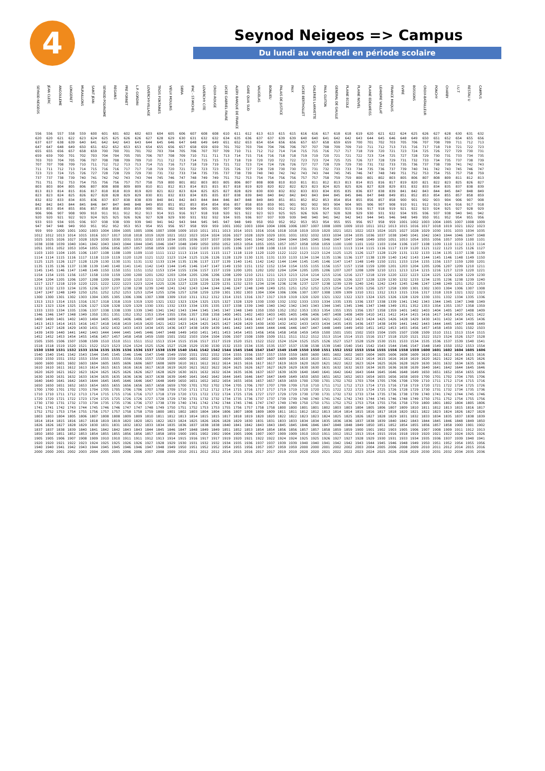4
Seynod Neigeos => Campus
Du lundi au vendredi en période scolaire
| SEYNOD NEIGEOS | JEAN CLERC | ANGOULEME | LONGERET | MURAILLONS | SAINT JEAN | SEYNOD POLYNOME | REGAINS | PRE FORNET | L.P. GORDINI | LOVERCHY-VILLAGE | TROIS FONTAINES | VIEUX MOULINS | SIBRA | IPAC - ST-MICHEL | LOVERCHY CITE | CROIX-ROUGE | LYCEE GABRIEL FAURE | ALERY BANQUE DE FRANCE | GARE QUAI SUD | VAUGELAS | BONLIEU | PALAIS DE JUSTICE | PAIX | LYCEE BERTHOLLET | GALERIES LAFAYETTE | PAUL GUITON | GENERAL DE GAULLE | PLAINE ECOLE | PLAINE NOVEL | PLAINE EDELWEISS | LEANDRE VAILLAT | FRANCE MAQUIS | EVIRE | BOSSONS | CROIX-BATAILLEUR | PONCHY | CHARBY | I.U.T | RESTAU U | CAMPUS |
| --- | --- | --- | --- | --- | --- | --- | --- | --- | --- | --- | --- | --- | --- | --- | --- | --- | --- | --- | --- | --- | --- | --- | --- | --- | --- | --- | --- | --- | --- | --- | --- | --- | --- | --- | --- | --- | --- | --- | --- | --- |
| 556 | 556 | 557 | 558 | 559 | 600 | 601 | 601 | 602 | 602 | 603 | 604 | 605 | 606 | 607 | 608 | 608 | 610 | 611 | 612 | 613 | 613 | 615 | 615 | 616 | 616 | 617 | 618 | 618 | 619 | 620 | 621 | 622 | 624 | 625 | 626 | 627 | 628 | 630 | 631 | 632 |
| 620 | 620 | 621 | 622 | 623 | 624 | 625 | 625 | 626 | 626 | 627 | 628 | 629 | 630 | 631 | 632 | 632 | 634 | 635 | 636 | 637 | 637 | 639 | 639 | 640 | 640 | 641 | 642 | 642 | 643 | 644 | 645 | 646 | 648 | 649 | 650 | 651 | 652 | 654 | 655 | 656 |
| 637 | 637 | 638 | 639 | 640 | 641 | 642 | 642 | 643 | 643 | 644 | 645 | 646 | 647 | 648 | 649 | 649 | 651 | 652 | 653 | 654 | 654 | 656 | 656 | 657 | 657 | 658 | 659 | 659 | 700 | 701 | 702 | 703 | 705 | 706 | 707 | 708 | 709 | 711 | 712 | 713 |
| 647 | 647 | 648 | 649 | 650 | 651 | 652 | 652 | 653 | 653 | 654 | 655 | 656 | 657 | 658 | 659 | 659 | 701 | 702 | 703 | 704 | 704 | 706 | 706 | 707 | 707 | 708 | 709 | 709 | 710 | 711 | 712 | 713 | 715 | 716 | 717 | 718 | 719 | 721 | 722 | 723 |
| 655 | 655 | 656 | 657 | 658 | 659 | 700 | 700 | 701 | 701 | 702 | 703 | 704 | 705 | 706 | 707 | 707 | 709 | 710 | 711 | 712 | 712 | 714 | 714 | 715 | 715 | 716 | 717 | 717 | 718 | 719 | 720 | 721 | 723 | 724 | 725 | 726 | 727 | 729 | 730 | 731 |
| 659 | 659 | 700 | 701 | 702 | 703 | 704 | 704 | 705 | 705 | 706 | 707 | 708 | 709 | 710 | 711 | 711 | 713 | 714 | 715 | 716 | 716 | 718 | 718 | 719 | 719 | 720 | 721 | 721 | 722 | 723 | 724 | 725 | 727 | 728 | 729 | 730 | 731 | 733 | 734 | 735 |
| 703 | 703 | 704 | 705 | 706 | 707 | 708 | 708 | 709 | 709 | 710 | 711 | 712 | 713 | 714 | 715 | 715 | 717 | 718 | 719 | 720 | 720 | 722 | 722 | 723 | 723 | 724 | 725 | 725 | 726 | 727 | 728 | 729 | 731 | 732 | 733 | 734 | 735 | 737 | 738 | 739 |
| 707 | 707 | 708 | 709 | 710 | 711 | 712 | 712 | 713 | 713 | 714 | 715 | 716 | 717 | 718 | 719 | 719 | 721 | 722 | 723 | 724 | 724 | 726 | 726 | 727 | 727 | 728 | 729 | 729 | 730 | 731 | 732 | 733 | 735 | 736 | 737 | 738 | 739 | 741 | 742 | 743 |
| 711 | 711 | 712 | 713 | 714 | 715 | 716 | 716 | 717 | 717 | 718 | 719 | 720 | 721 | 722 | 723 | 723 | 725 | 726 | 727 | 728 | 728 | 730 | 730 | 731 | 731 | 732 | 733 | 733 | 734 | 735 | 736 | 737 | 739 | 740 | 741 | 742 | 743 | 745 | 746 | 747 |
| 723 | 723 | 724 | 725 | 726 | 727 | 728 | 728 | 729 | 729 | 730 | 731 | 732 | 733 | 734 | 735 | 735 | 737 | 738 | 739 | 740 | 740 | 742 | 742 | 743 | 743 | 744 | 745 | 745 | 746 | 747 | 748 | 749 | 751 | 752 | 753 | 754 | 755 | 757 | 758 | 759 |
| 737 | 737 | 738 | 739 | 740 | 741 | 742 | 742 | 743 | 743 | 744 | 745 | 746 | 747 | 748 | 749 | 749 | 751 | 752 | 753 | 754 | 754 | 756 | 756 | 757 | 757 | 758 | 759 | 759 | 800 | 801 | 802 | 803 | 805 | 806 | 807 | 808 | 809 | 811 | 812 | 813 |
| 751 | 751 | 752 | 753 | 754 | 755 | 756 | 756 | 757 | 757 | 758 | 759 | 800 | 801 | 802 | 803 | 803 | 805 | 806 | 807 | 808 | 808 | 810 | 810 | 811 | 811 | 812 | 813 | 813 | 814 | 815 | 816 | 817 | 819 | 820 | 821 | 822 | 823 | 825 | 826 | 827 |
| 803 | 803 | 804 | 805 | 806 | 807 | 808 | 808 | 809 | 809 | 810 | 811 | 812 | 813 | 814 | 815 | 815 | 817 | 818 | 819 | 820 | 820 | 822 | 822 | 823 | 823 | 824 | 825 | 825 | 826 | 827 | 828 | 829 | 831 | 832 | 833 | 834 | 835 | 837 | 838 | 839 |
| 813 | 813 | 814 | 815 | 816 | 817 | 818 | 818 | 819 | 819 | 820 | 821 | 822 | 823 | 824 | 825 | 825 | 827 | 828 | 829 | 830 | 830 | 832 | 832 | 833 | 833 | 834 | 835 | 835 | 836 | 837 | 838 | 839 | 841 | 842 | 843 | 844 | 845 | 847 | 848 | 849 |
| 823 | 823 | 824 | 825 | 826 | 827 | 828 | 828 | 829 | 829 | 830 | 831 | 832 | 833 | 834 | 835 | 835 | 837 | 838 | 839 | 840 | 840 | 842 | 842 | 843 | 843 | 844 | 845 | 845 | 846 | 847 | 848 | 849 | 851 | 852 | 853 | 854 | 855 | 857 | 858 | 859 |
| 832 | 832 | 833 | 834 | 835 | 836 | 837 | 837 | 838 | 838 | 839 | 840 | 841 | 842 | 843 | 844 | 844 | 846 | 847 | 848 | 849 | 849 | 851 | 851 | 852 | 852 | 853 | 854 | 854 | 855 | 856 | 857 | 858 | 900 | 901 | 902 | 903 | 904 | 906 | 907 | 908 |
| 842 | 842 | 843 | 844 | 845 | 846 | 847 | 847 | 848 | 848 | 849 | 850 | 851 | 852 | 853 | 854 | 854 | 856 | 857 | 858 | 859 | 859 | 901 | 901 | 902 | 902 | 903 | 904 | 904 | 905 | 906 | 907 | 908 | 910 | 911 | 912 | 913 | 914 | 916 | 917 | 918 |
| 853 | 853 | 854 | 855 | 856 | 857 | 858 | 858 | 859 | 859 | 900 | 901 | 902 | 903 | 904 | 905 | 905 | 907 | 908 | 909 | 910 | 910 | 912 | 912 | 913 | 913 | 914 | 915 | 915 | 916 | 917 | 918 | 919 | 921 | 922 | 923 | 924 | 925 | 927 | 928 | 929 |
| 906 | 906 | 907 | 908 | 909 | 910 | 911 | 911 | 912 | 912 | 913 | 914 | 915 | 916 | 917 | 918 | 918 | 920 | 921 | 922 | 923 | 923 | 925 | 925 | 926 | 926 | 927 | 928 | 928 | 929 | 930 | 931 | 932 | 934 | 935 | 936 | 937 | 938 | 940 | 941 | 942 |
| 920 | 920 | 921 | 922 | 923 | 924 | 925 | 925 | 926 | 926 | 927 | 928 | 929 | 930 | 931 | 932 | 932 | 934 | 935 | 936 | 937 | 937 | 939 | 939 | 940 | 940 | 941 | 942 | 942 | 943 | 944 | 945 | 946 | 948 | 949 | 950 | 951 | 952 | 954 | 955 | 956 |
| 933 | 933 | 934 | 935 | 936 | 937 | 938 | 938 | 939 | 939 | 940 | 941 | 942 | 943 | 944 | 945 | 945 | 947 | 948 | 949 | 950 | 950 | 952 | 952 | 953 | 953 | 954 | 955 | 955 | 956 | 957 | 958 | 959 | 1001 | 1002 | 1003 | 1004 | 1005 | 1007 | 1008 | 1009 |
| 947 | 947 | 948 | 949 | 950 | 951 | 952 | 952 | 953 | 953 | 954 | 955 | 956 | 957 | 958 | 959 | 959 | 1001 | 1002 | 1003 | 1004 | 1004 | 1006 | 1006 | 1007 | 1007 | 1008 | 1009 | 1009 | 1010 | 1011 | 1012 | 1013 | 1015 | 1016 | 1017 | 1018 | 1019 | 1021 | 1022 | 1023 |
| 959 | 959 | 1000 | 1001 | 1002 | 1003 | 1004 | 1004 | 1005 | 1005 | 1006 | 1007 | 1008 | 1009 | 1010 | 1011 | 1011 | 1013 | 1014 | 1015 | 1016 | 1016 | 1018 | 1018 | 1019 | 1019 | 1020 | 1021 | 1021 | 1022 | 1023 | 1024 | 1025 | 1027 | 1028 | 1029 | 1030 | 1031 | 1033 | 1034 | 1035 |
| 1012 | 1012 | 1013 | 1014 | 1015 | 1016 | 1017 | 1017 | 1018 | 1018 | 1019 | 1020 | 1021 | 1022 | 1023 | 1024 | 1024 | 1026 | 1027 | 1028 | 1029 | 1029 | 1031 | 1031 | 1032 | 1032 | 1033 | 1034 | 1034 | 1035 | 1036 | 1037 | 1038 | 1040 | 1041 | 1042 | 1043 | 1044 | 1046 | 1047 | 1048 |
| 1025 | 1025 | 1026 | 1027 | 1028 | 1029 | 1030 | 1030 | 1031 | 1031 | 1032 | 1033 | 1034 | 1035 | 1036 | 1037 | 1037 | 1039 | 1040 | 1041 | 1042 | 1042 | 1044 | 1044 | 1045 | 1045 | 1046 | 1047 | 1047 | 1048 | 1049 | 1050 | 1051 | 1053 | 1054 | 1055 | 1056 | 1057 | 1059 | 1100 | 1101 |
| 1038 | 1038 | 1039 | 1040 | 1041 | 1042 | 1043 | 1043 | 1044 | 1044 | 1045 | 1046 | 1047 | 1048 | 1049 | 1050 | 1050 | 1052 | 1053 | 1054 | 1055 | 1055 | 1057 | 1057 | 1058 | 1058 | 1059 | 1100 | 1100 | 1101 | 1102 | 1103 | 1104 | 1106 | 1107 | 1108 | 1109 | 1110 | 1112 | 1113 | 1114 |
| 1051 | 1051 | 1052 | 1053 | 1054 | 1055 | 1056 | 1056 | 1057 | 1057 | 1058 | 1059 | 1100 | 1101 | 1102 | 1103 | 1103 | 1105 | 1106 | 1107 | 1108 | 1108 | 1110 | 1110 | 1111 | 1111 | 1112 | 1113 | 1113 | 1114 | 1115 | 1116 | 1117 | 1119 | 1120 | 1121 | 1122 | 1123 | 1125 | 1126 | 1127 |
| 1103 | 1103 | 1104 | 1105 | 1106 | 1107 | 1108 | 1108 | 1109 | 1109 | 1110 | 1111 | 1112 | 1113 | 1114 | 1115 | 1115 | 1117 | 1118 | 1119 | 1120 | 1120 | 1122 | 1122 | 1123 | 1123 | 1124 | 1125 | 1125 | 1126 | 1127 | 1128 | 1129 | 1131 | 1132 | 1133 | 1134 | 1135 | 1137 | 1138 | 1139 |
| 1114 | 1114 | 1115 | 1116 | 1117 | 1118 | 1119 | 1119 | 1120 | 1120 | 1121 | 1122 | 1123 | 1124 | 1125 | 1126 | 1126 | 1128 | 1129 | 1130 | 1131 | 1131 | 1133 | 1133 | 1134 | 1134 | 1135 | 1136 | 1136 | 1137 | 1138 | 1139 | 1140 | 1142 | 1143 | 1144 | 1145 | 1146 | 1148 | 1149 | 1150 |
| 1125 | 1125 | 1126 | 1127 | 1128 | 1129 | 1130 | 1130 | 1131 | 1131 | 1132 | 1133 | 1134 | 1135 | 1136 | 1137 | 1137 | 1139 | 1140 | 1141 | 1142 | 1142 | 1144 | 1144 | 1145 | 1145 | 1146 | 1147 | 1147 | 1148 | 1149 | 1150 | 1151 | 1153 | 1154 | 1155 | 1156 | 1157 | 1159 | 1200 | 1201 |
| 1135 | 1135 | 1136 | 1137 | 1138 | 1139 | 1140 | 1140 | 1141 | 1141 | 1142 | 1143 | 1144 | 1145 | 1146 | 1147 | 1147 | 1149 | 1150 | 1151 | 1152 | 1152 | 1154 | 1154 | 1155 | 1155 | 1156 | 1157 | 1157 | 1158 | 1159 | 1200 | 1201 | 1203 | 1204 | 1205 | 1206 | 1207 | 1209 | 1210 | 1211 |
| 1145 | 1145 | 1146 | 1147 | 1148 | 1149 | 1150 | 1150 | 1151 | 1151 | 1152 | 1153 | 1154 | 1155 | 1156 | 1157 | 1157 | 1159 | 1200 | 1201 | 1202 | 1202 | 1204 | 1204 | 1205 | 1205 | 1206 | 1207 | 1207 | 1208 | 1209 | 1210 | 1211 | 1213 | 1214 | 1215 | 1216 | 1217 | 1219 | 1220 | 1221 |
| 1154 | 1154 | 1155 | 1156 | 1157 | 1158 | 1159 | 1159 | 1200 | 1200 | 1201 | 1202 | 1203 | 1204 | 1205 | 1206 | 1206 | 1208 | 1209 | 1210 | 1211 | 1211 | 1213 | 1213 | 1214 | 1214 | 1215 | 1216 | 1216 | 1217 | 1218 | 1219 | 1220 | 1222 | 1223 | 1224 | 1225 | 1226 | 1228 | 1229 | 1230 |
| 1204 | 1204 | 1205 | 1206 | 1207 | 1208 | 1209 | 1209 | 1210 | 1210 | 1211 | 1212 | 1213 | 1214 | 1215 | 1216 | 1216 | 1218 | 1219 | 1220 | 1221 | 1221 | 1223 | 1223 | 1224 | 1224 | 1225 | 1226 | 1226 | 1227 | 1228 | 1229 | 1230 | 1232 | 1233 | 1234 | 1235 | 1236 | 1238 | 1239 | 1240 |
| 1217 | 1217 | 1218 | 1219 | 1220 | 1221 | 1222 | 1222 | 1223 | 1223 | 1224 | 1225 | 1226 | 1227 | 1228 | 1229 | 1229 | 1231 | 1232 | 1233 | 1234 | 1234 | 1236 | 1236 | 1237 | 1237 | 1238 | 1239 | 1239 | 1240 | 1241 | 1242 | 1243 | 1245 | 1246 | 1247 | 1248 | 1249 | 1251 | 1252 | 1253 |
| 1232 | 1232 | 1233 | 1234 | 1235 | 1236 | 1237 | 1237 | 1238 | 1238 | 1239 | 1240 | 1241 | 1242 | 1243 | 1244 | 1244 | 1246 | 1247 | 1248 | 1249 | 1249 | 1251 | 1251 | 1252 | 1252 | 1253 | 1254 | 1254 | 1255 | 1256 | 1257 | 1258 | 1300 | 1301 | 1302 | 1303 | 1304 | 1306 | 1307 | 1308 |
| 1247 | 1247 | 1248 | 1249 | 1250 | 1251 | 1252 | 1252 | 1253 | 1253 | 1254 | 1255 | 1256 | 1257 | 1258 | 1259 | 1259 | 1301 | 1302 | 1303 | 1304 | 1304 | 1306 | 1306 | 1307 | 1307 | 1308 | 1309 | 1309 | 1310 | 1311 | 1312 | 1313 | 1315 | 1316 | 1317 | 1318 | 1319 | 1321 | 1322 | 1323 |
| 1300 | 1300 | 1301 | 1302 | 1303 | 1304 | 1305 | 1305 | 1306 | 1306 | 1307 | 1308 | 1309 | 1310 | 1311 | 1312 | 1312 | 1314 | 1315 | 1316 | 1317 | 1317 | 1319 | 1319 | 1320 | 1320 | 1321 | 1322 | 1322 | 1323 | 1324 | 1325 | 1326 | 1328 | 1329 | 1330 | 1331 | 1332 | 1334 | 1335 | 1336 |
| 1313 | 1313 | 1314 | 1315 | 1316 | 1317 | 1318 | 1318 | 1319 | 1319 | 1320 | 1321 | 1322 | 1323 | 1324 | 1325 | 1325 | 1327 | 1328 | 1329 | 1330 | 1330 | 1332 | 1332 | 1333 | 1333 | 1334 | 1335 | 1335 | 1336 | 1337 | 1338 | 1339 | 1341 | 1342 | 1343 | 1344 | 1345 | 1347 | 1348 | 1349 |
| 1323 | 1323 | 1324 | 1325 | 1326 | 1327 | 1328 | 1328 | 1329 | 1329 | 1330 | 1331 | 1332 | 1333 | 1334 | 1335 | 1335 | 1337 | 1338 | 1339 | 1340 | 1340 | 1342 | 1342 | 1343 | 1343 | 1344 | 1345 | 1345 | 1346 | 1347 | 1348 | 1349 | 1351 | 1352 | 1353 | 1354 | 1355 | 1357 | 1358 | 1359 |
| 1333 | 1333 | 1334 | 1335 | 1336 | 1337 | 1338 | 1338 | 1339 | 1339 | 1340 | 1341 | 1342 | 1343 | 1344 | 1345 | 1345 | 1347 | 1348 | 1349 | 1350 | 1350 | 1352 | 1352 | 1353 | 1353 | 1354 | 1355 | 1355 | 1356 | 1357 | 1358 | 1359 | 1401 | 1402 | 1403 | 1404 | 1405 | 1407 | 1408 | 1409 |
| 1346 | 1346 | 1347 | 1348 | 1349 | 1350 | 1351 | 1351 | 1352 | 1352 | 1353 | 1354 | 1355 | 1356 | 1357 | 1358 | 1358 | 1400 | 1401 | 1402 | 1403 | 1403 | 1405 | 1405 | 1406 | 1406 | 1407 | 1408 | 1408 | 1409 | 1410 | 1411 | 1412 | 1414 | 1415 | 1416 | 1417 | 1418 | 1420 | 1421 | 1422 |
| 1400 | 1400 | 1401 | 1402 | 1403 | 1404 | 1405 | 1405 | 1406 | 1406 | 1407 | 1408 | 1409 | 1410 | 1411 | 1412 | 1412 | 1414 | 1415 | 1416 | 1417 | 1417 | 1419 | 1419 | 1420 | 1420 | 1421 | 1422 | 1422 | 1423 | 1424 | 1425 | 1426 | 1428 | 1429 | 1430 | 1431 | 1432 | 1434 | 1435 | 1436 |
| 1413 | 1413 | 1414 | 1415 | 1416 | 1417 | 1418 | 1418 | 1419 | 1419 | 1420 | 1421 | 1422 | 1423 | 1424 | 1425 | 1425 | 1427 | 1428 | 1429 | 1430 | 1430 | 1432 | 1432 | 1433 | 1433 | 1434 | 1435 | 1435 | 1436 | 1437 | 1438 | 1439 | 1441 | 1442 | 1443 | 1444 | 1445 | 1447 | 1448 | 1449 |
| 1427 | 1427 | 1428 | 1429 | 1430 | 1431 | 1432 | 1432 | 1433 | 1433 | 1434 | 1435 | 1436 | 1437 | 1438 | 1439 | 1439 | 1441 | 1442 | 1443 | 1444 | 1444 | 1446 | 1446 | 1447 | 1447 | 1448 | 1449 | 1449 | 1450 | 1451 | 1452 | 1453 | 1455 | 1456 | 1457 | 1458 | 1459 | 1501 | 1502 | 1503 |
| 1439 | 1439 | 1440 | 1441 | 1442 | 1443 | 1444 | 1444 | 1445 | 1445 | 1446 | 1447 | 1448 | 1449 | 1450 | 1451 | 1451 | 1453 | 1454 | 1455 | 1456 | 1456 | 1458 | 1458 | 1459 | 1459 | 1500 | 1501 | 1501 | 1502 | 1503 | 1504 | 1505 | 1507 | 1508 | 1509 | 1510 | 1511 | 1513 | 1514 | 1515 |
| 1452 | 1452 | 1453 | 1454 | 1455 | 1456 | 1457 | 1457 | 1458 | 1458 | 1459 | 1500 | 1501 | 1502 | 1503 | 1504 | 1504 | 1506 | 1507 | 1508 | 1509 | 1509 | 1511 | 1511 | 1512 | 1512 | 1513 | 1514 | 1514 | 1515 | 1516 | 1517 | 1518 | 1520 | 1521 | 1522 | 1523 | 1524 | 1526 | 1527 | 1528 |
| 1505 | 1505 | 1506 | 1507 | 1508 | 1509 | 1510 | 1510 | 1511 | 1511 | 1512 | 1513 | 1514 | 1515 | 1516 | 1517 | 1517 | 1519 | 1520 | 1521 | 1522 | 1522 | 1524 | 1524 | 1525 | 1525 | 1526 | 1527 | 1527 | 1528 | 1529 | 1530 | 1531 | 1533 | 1534 | 1535 | 1536 | 1537 | 1539 | 1540 | 1541 |
| 1518 | 1518 | 1519 | 1520 | 1521 | 1522 | 1523 | 1523 | 1524 | 1524 | 1525 | 1526 | 1527 | 1528 | 1529 | 1530 | 1530 | 1532 | 1533 | 1534 | 1535 | 1535 | 1537 | 1537 | 1538 | 1538 | 1539 | 1540 | 1540 | 1541 | 1542 | 1543 | 1544 | 1546 | 1547 | 1548 | 1549 | 1550 | 1552 | 1553 | 1554 |
| 1530 | 1530 | 1531 | 1532 | 1533 | 1534 | 1535 | 1535 | 1536 | 1536 | 1537 | 1538 | 1539 | 1540 | 1541 | 1542 | 1542 | 1544 | 1545 | 1546 | 1547 | 1547 | 1549 | 1549 | 1550 | 1550 | 1551 | 1552 | 1552 | 1553 | 1554 | 1555 | 1556 | 1558 | 1559 | 1600 | 1601 | 1602 | 1604 | 1605 | 1606 |
| 1540 | 1540 | 1541 | 1542 | 1543 | 1544 | 1545 | 1545 | 1546 | 1546 | 1547 | 1548 | 1549 | 1550 | 1551 | 1552 | 1552 | 1554 | 1555 | 1556 | 1557 | 1557 | 1559 | 1559 | 1600 | 1600 | 1601 | 1602 | 1602 | 1603 | 1604 | 1605 | 1606 | 1608 | 1609 | 1610 | 1611 | 1612 | 1614 | 1615 | 1616 |
| 1550 | 1550 | 1551 | 1552 | 1553 | 1554 | 1555 | 1555 | 1556 | 1556 | 1557 | 1558 | 1559 | 1600 | 1601 | 1602 | 1602 | 1604 | 1605 | 1606 | 1607 | 1607 | 1609 | 1609 | 1610 | 1610 | 1611 | 1612 | 1612 | 1613 | 1614 | 1615 | 1616 | 1618 | 1619 | 1620 | 1621 | 1622 | 1624 | 1625 | 1626 |
| 1600 | 1600 | 1601 | 1602 | 1603 | 1604 | 1605 | 1605 | 1606 | 1606 | 1607 | 1608 | 1609 | 1610 | 1611 | 1612 | 1612 | 1614 | 1615 | 1616 | 1617 | 1617 | 1619 | 1619 | 1620 | 1620 | 1621 | 1622 | 1622 | 1623 | 1624 | 1625 | 1626 | 1628 | 1629 | 1630 | 1631 | 1632 | 1634 | 1635 | 1636 |
| 1610 | 1610 | 1611 | 1612 | 1613 | 1614 | 1615 | 1615 | 1616 | 1616 | 1617 | 1618 | 1619 | 1620 | 1621 | 1622 | 1622 | 1624 | 1625 | 1626 | 1627 | 1627 | 1629 | 1629 | 1630 | 1630 | 1631 | 1632 | 1632 | 1633 | 1634 | 1635 | 1636 | 1638 | 1639 | 1640 | 1641 | 1642 | 1644 | 1645 | 1646 |
| 1620 | 1620 | 1621 | 1622 | 1623 | 1624 | 1625 | 1625 | 1626 | 1626 | 1627 | 1628 | 1629 | 1630 | 1631 | 1632 | 1632 | 1634 | 1635 | 1636 | 1637 | 1637 | 1639 | 1639 | 1640 | 1640 | 1641 | 1642 | 1642 | 1643 | 1644 | 1645 | 1646 | 1648 | 1649 | 1650 | 1651 | 1652 | 1654 | 1655 | 1656 |
| 1630 | 1630 | 1631 | 1632 | 1633 | 1634 | 1635 | 1635 | 1636 | 1636 | 1637 | 1638 | 1639 | 1640 | 1641 | 1642 | 1642 | 1644 | 1645 | 1646 | 1647 | 1647 | 1649 | 1649 | 1650 | 1650 | 1651 | 1652 | 1652 | 1653 | 1654 | 1655 | 1656 | 1658 | 1659 | 1700 | 1701 | 1702 | 1704 | 1705 | 1706 |
| 1640 | 1640 | 1641 | 1642 | 1643 | 1644 | 1645 | 1645 | 1646 | 1646 | 1647 | 1648 | 1649 | 1650 | 1651 | 1652 | 1652 | 1654 | 1655 | 1656 | 1657 | 1657 | 1659 | 1659 | 1700 | 1700 | 1701 | 1702 | 1702 | 1703 | 1704 | 1705 | 1706 | 1708 | 1709 | 1710 | 1711 | 1712 | 1714 | 1715 | 1716 |
| 1650 | 1650 | 1651 | 1652 | 1653 | 1654 | 1655 | 1655 | 1656 | 1656 | 1657 | 1658 | 1659 | 1700 | 1701 | 1702 | 1702 | 1704 | 1705 | 1706 | 1707 | 1707 | 1709 | 1709 | 1710 | 1710 | 1711 | 1712 | 1712 | 1713 | 1714 | 1715 | 1716 | 1718 | 1719 | 1720 | 1721 | 1722 | 1724 | 1725 | 1726 |
| 1700 | 1700 | 1701 | 1702 | 1703 | 1704 | 1705 | 1705 | 1706 | 1706 | 1707 | 1708 | 1709 | 1710 | 1711 | 1712 | 1712 | 1714 | 1715 | 1716 | 1717 | 1717 | 1719 | 1719 | 1720 | 1720 | 1721 | 1722 | 1722 | 1723 | 1724 | 1725 | 1726 | 1728 | 1729 | 1730 | 1731 | 1732 | 1734 | 1735 | 1736 |
| 1710 | 1710 | 1711 | 1712 | 1713 | 1714 | 1715 | 1715 | 1716 | 1716 | 1717 | 1718 | 1719 | 1720 | 1721 | 1722 | 1722 | 1724 | 1725 | 1726 | 1727 | 1727 | 1729 | 1729 | 1730 | 1730 | 1731 | 1732 | 1732 | 1733 | 1734 | 1735 | 1736 | 1738 | 1739 | 1740 | 1741 | 1742 | 1744 | 1745 | 1746 |
| 1720 | 1720 | 1721 | 1722 | 1723 | 1724 | 1725 | 1725 | 1726 | 1726 | 1727 | 1728 | 1729 | 1730 | 1731 | 1732 | 1732 | 1734 | 1735 | 1736 | 1737 | 1737 | 1739 | 1739 | 1740 | 1740 | 1741 | 1742 | 1742 | 1743 | 1744 | 1745 | 1746 | 1748 | 1749 | 1750 | 1751 | 1752 | 1754 | 1755 | 1756 |
| 1730 | 1730 | 1731 | 1732 | 1733 | 1734 | 1735 | 1735 | 1736 | 1736 | 1737 | 1738 | 1739 | 1740 | 1741 | 1742 | 1742 | 1744 | 1745 | 1746 | 1747 | 1747 | 1749 | 1749 | 1750 | 1750 | 1751 | 1752 | 1752 | 1753 | 1754 | 1755 | 1756 | 1758 | 1759 | 1800 | 1801 | 1802 | 1804 | 1805 | 1806 |
| 1741 | 1741 | 1742 | 1743 | 1744 | 1745 | 1746 | 1746 | 1747 | 1747 | 1748 | 1749 | 1750 | 1751 | 1752 | 1753 | 1753 | 1755 | 1756 | 1757 | 1758 | 1758 | 1800 | 1800 | 1801 | 1801 | 1802 | 1803 | 1803 | 1804 | 1805 | 1806 | 1807 | 1809 | 1810 | 1811 | 1812 | 1813 | 1815 | 1816 | 1817 |
| 1752 | 1752 | 1753 | 1754 | 1755 | 1756 | 1757 | 1757 | 1758 | 1758 | 1759 | 1800 | 1801 | 1802 | 1803 | 1804 | 1804 | 1806 | 1807 | 1808 | 1809 | 1809 | 1811 | 1811 | 1812 | 1812 | 1813 | 1814 | 1814 | 1815 | 1816 | 1817 | 1818 | 1820 | 1821 | 1822 | 1823 | 1824 | 1826 | 1827 | 1828 |
| 1803 | 1803 | 1804 | 1805 | 1806 | 1807 | 1808 | 1808 | 1809 | 1809 | 1810 | 1811 | 1812 | 1813 | 1814 | 1815 | 1815 | 1817 | 1818 | 1819 | 1820 | 1820 | 1822 | 1822 | 1823 | 1823 | 1824 | 1825 | 1825 | 1826 | 1827 | 1828 | 1829 | 1831 | 1832 | 1833 | 1834 | 1835 | 1837 | 1838 | 1839 |
| 1814 | 1814 | 1815 | 1816 | 1817 | 1818 | 1819 | 1819 | 1820 | 1820 | 1821 | 1822 | 1823 | 1824 | 1825 | 1826 | 1826 | 1828 | 1829 | 1830 | 1831 | 1831 | 1833 | 1833 | 1834 | 1834 | 1835 | 1836 | 1836 | 1837 | 1838 | 1839 | 1840 | 1842 | 1843 | 1844 | 1845 | 1846 | 1848 | 1849 | 1850 |
| 1826 | 1826 | 1827 | 1828 | 1829 | 1830 | 1831 | 1831 | 1832 | 1832 | 1833 | 1834 | 1835 | 1836 | 1837 | 1838 | 1838 | 1840 | 1841 | 1842 | 1843 | 1843 | 1845 | 1845 | 1846 | 1846 | 1847 | 1848 | 1848 | 1849 | 1850 | 1851 | 1852 | 1854 | 1855 | 1856 | 1857 | 1858 | 1900 | 1901 | 1902 |
| 1837 | 1837 | 1838 | 1839 | 1840 | 1841 | 1842 | 1842 | 1843 | 1843 | 1844 | 1845 | 1846 | 1847 | 1848 | 1849 | 1849 | 1851 | 1852 | 1853 | 1854 | 1854 | 1856 | 1856 | 1857 | 1857 | 1858 | 1859 | 1859 | 1900 | 1901 | 1902 | 1903 | 1905 | 1906 | 1907 | 1908 | 1909 | 1911 | 1912 | 1913 |
| 1850 | 1850 | 1851 | 1852 | 1853 | 1854 | 1855 | 1855 | 1856 | 1856 | 1857 | 1858 | 1859 | 1900 | 1901 | 1902 | 1902 | 1904 | 1905 | 1906 | 1907 | 1907 | 1909 | 1909 | 1910 | 1910 | 1911 | 1912 | 1912 | 1913 | 1914 | 1915 | 1916 | 1918 | 1919 | 1920 | 1921 | 1922 | 1924 | 1925 | 1926 |
| 1905 | 1905 | 1906 | 1907 | 1908 | 1909 | 1910 | 1910 | 1911 | 1911 | 1912 | 1913 | 1914 | 1915 | 1916 | 1917 | 1917 | 1919 | 1920 | 1921 | 1922 | 1922 | 1924 | 1924 | 1925 | 1925 | 1926 | 1927 | 1927 | 1928 | 1929 | 1930 | 1931 | 1933 | 1934 | 1935 | 1936 | 1937 | 1939 | 1940 | 1941 |
| 1920 | 1920 | 1921 | 1922 | 1923 | 1924 | 1925 | 1925 | 1926 | 1926 | 1927 | 1928 | 1929 | 1930 | 1931 | 1932 | 1932 | 1934 | 1935 | 1936 | 1937 | 1937 | 1939 | 1939 | 1940 | 1940 | 1941 | 1942 | 1942 | 1943 | 1944 | 1945 | 1946 | 1948 | 1949 | 1950 | 1951 | 1952 | 1954 | 1955 | 1956 |
| 1940 | 1940 | 1941 | 1942 | 1943 | 1944 | 1945 | 1945 | 1946 | 1946 | 1947 | 1948 | 1949 | 1950 | 1951 | 1952 | 1952 | 1954 | 1955 | 1956 | 1957 | 1957 | 1959 | 1959 | 2000 | 2000 | 2001 | 2002 | 2002 | 2003 | 2004 | 2005 | 2006 | 2008 | 2009 | 2010 | 2011 | 2012 | 2014 | 2015 | 2016 |
| 2000 | 2000 | 2001 | 2002 | 2003 | 2004 | 2005 | 2005 | 2006 | 2006 | 2007 | 2008 | 2009 | 2010 | 2011 | 2012 | 2012 | 2014 | 2015 | 2016 | 2017 | 2017 | 2019 | 2019 | 2020 | 2020 | 2021 | 2022 | 2022 | 2023 | 2024 | 2025 | 2026 | 2028 | 2029 | 2030 | 2031 | 2032 | 2034 | 2035 | 2036 |